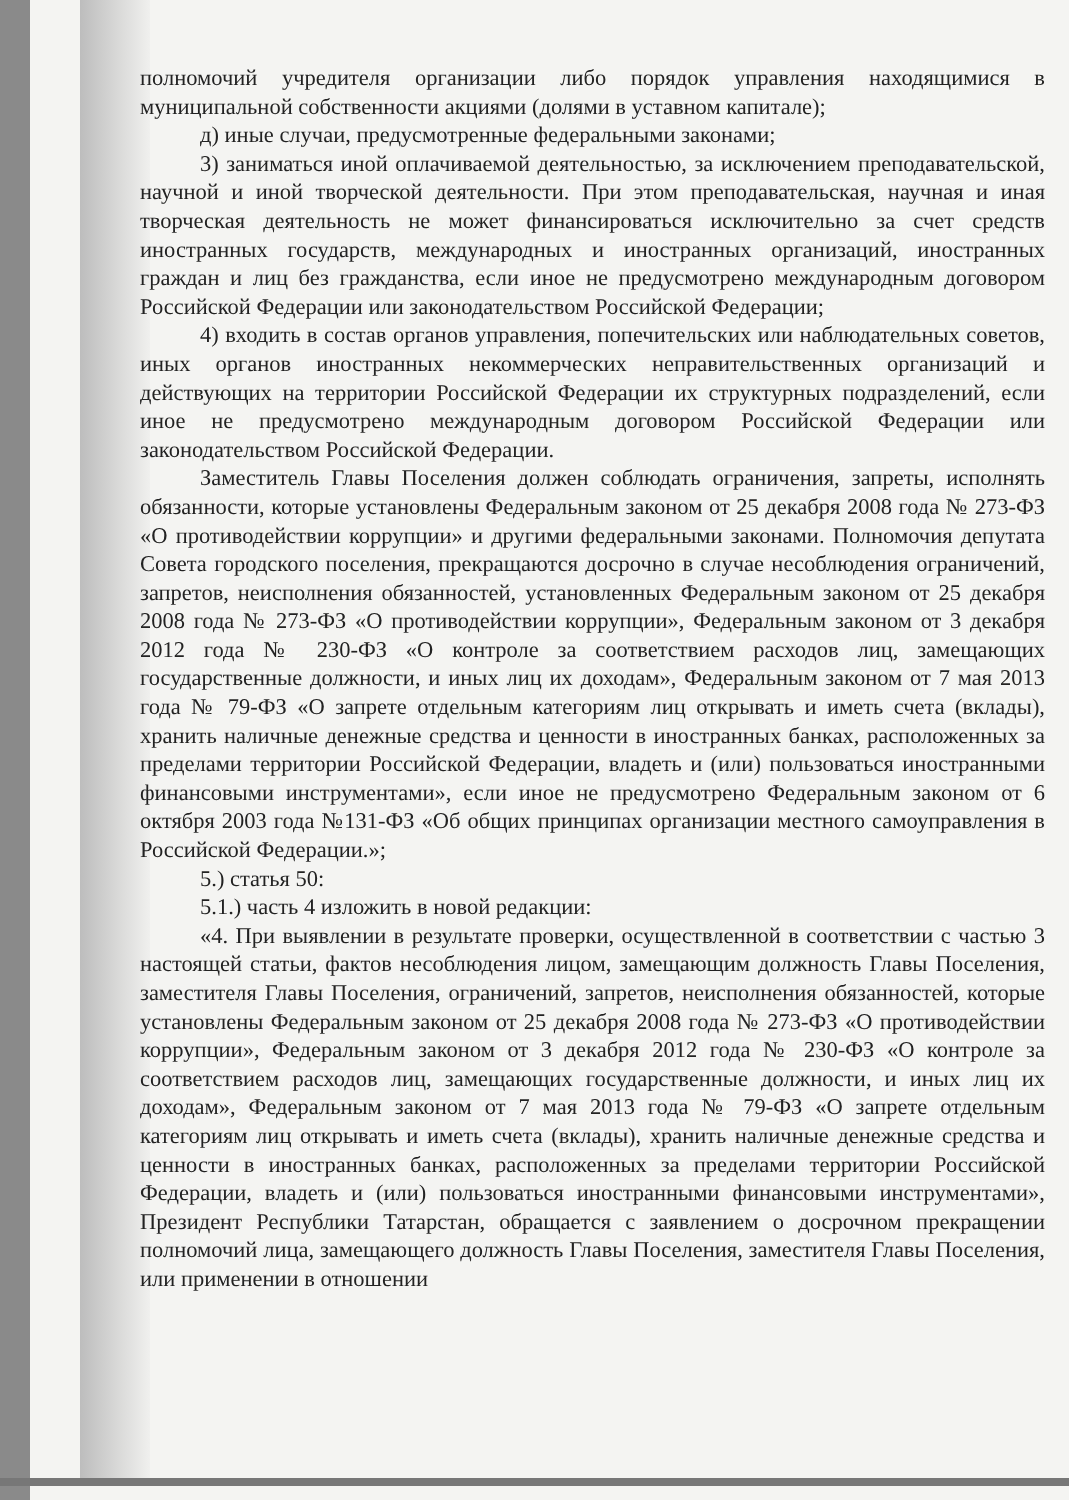полномочий учредителя организации либо порядок управления находящимися в муниципальной собственности акциями (долями в уставном капитале);
д) иные случаи, предусмотренные федеральными законами;
3) заниматься иной оплачиваемой деятельностью, за исключением преподавательской, научной и иной творческой деятельности. При этом преподавательская, научная и иная творческая деятельность не может финансироваться исключительно за счет средств иностранных государств, международных и иностранных организаций, иностранных граждан и лиц без гражданства, если иное не предусмотрено международным договором Российской Федерации или законодательством Российской Федерации;
4) входить в состав органов управления, попечительских или наблюдательных советов, иных органов иностранных некоммерческих неправительственных организаций и действующих на территории Российской Федерации их структурных подразделений, если иное не предусмотрено международным договором Российской Федерации или законодательством Российской Федерации.
Заместитель Главы Поселения должен соблюдать ограничения, запреты, исполнять обязанности, которые установлены Федеральным законом от 25 декабря 2008 года № 273-ФЗ «О противодействии коррупции» и другими федеральными законами. Полномочия депутата Совета городского поселения, прекращаются досрочно в случае несоблюдения ограничений, запретов, неисполнения обязанностей, установленных Федеральным законом от 25 декабря 2008 года № 273-ФЗ «О противодействии коррупции», Федеральным законом от 3 декабря 2012 года № 230-ФЗ «О контроле за соответствием расходов лиц, замещающих государственные должности, и иных лиц их доходам», Федеральным законом от 7 мая 2013 года № 79-ФЗ «О запрете отдельным категориям лиц открывать и иметь счета (вклады), хранить наличные денежные средства и ценности в иностранных банках, расположенных за пределами территории Российской Федерации, владеть и (или) пользоваться иностранными финансовыми инструментами», если иное не предусмотрено Федеральным законом от 6 октября 2003 года №131-ФЗ «Об общих принципах организации местного самоуправления в Российской Федерации.»;
5.) статья 50:
5.1.) часть 4 изложить в новой редакции:
«4. При выявлении в результате проверки, осуществленной в соответствии с частью 3 настоящей статьи, фактов несоблюдения лицом, замещающим должность Главы Поселения, заместителя Главы Поселения, ограничений, запретов, неисполнения обязанностей, которые установлены Федеральным законом от 25 декабря 2008 года № 273-ФЗ «О противодействии коррупции», Федеральным законом от 3 декабря 2012 года № 230-ФЗ «О контроле за соответствием расходов лиц, замещающих государственные должности, и иных лиц их доходам», Федеральным законом от 7 мая 2013 года № 79-ФЗ «О запрете отдельным категориям лиц открывать и иметь счета (вклады), хранить наличные денежные средства и ценности в иностранных банках, расположенных за пределами территории Российской Федерации, владеть и (или) пользоваться иностранными финансовыми инструментами», Президент Республики Татарстан, обращается с заявлением о досрочном прекращении полномочий лица, замещающего должность Главы Поселения, заместителя Главы Поселения, или применении в отношении